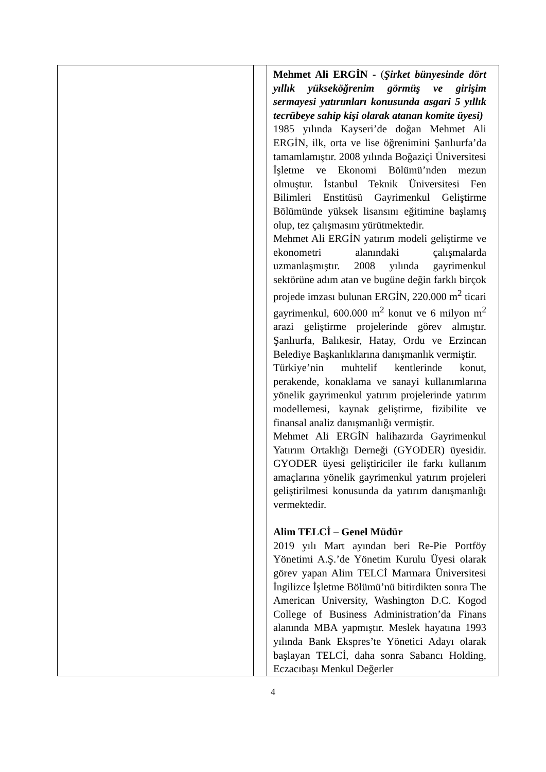| | | Mehmet Ali ERGİN - ( Şirket bünyesinde dört yıllık yükseköğrenim görmüş ve girişim sermayesi yatırımları konusunda asgari 5 yıllık tecrübeye sahip kişi olarak atanan komite üyesi) 1985 yılında Kayseri’de doğan Mehmet Ali ERGİN, ilk, orta ve lise öğrenimini Şanlıurfa’da tamamlamıştır. 2008 yılında Boğaziçi Üniversitesi İşletme ve Ekonomi Bölümü’nden mezun olmuştur. İstanbul Teknik Üniversitesi Fen Bilimleri Enstitüsü Gayrimenkul Geliştirme Bölümünde yüksek lisansını eğitimine başlamış olup, tez çalışmasını yürütmektedir. Mehmet Ali ERGİN yatırım modeli geliştirme ve ekonometri alanındaki çalışmalarda uzmanlaşmıştır. 2008 yılında gayrimenkul sektörüne adım atan ve bugüne değin farklı birçok projede imzası bulunan ERGİN, 220.000 m<sup>2</sup> ticari gayrimenkul, 600.000 m<sup>2</sup> konut ve 6 milyon m<sup>2</sup> arazi geliştirme projelerinde görev almıştır. Şanlıurfa, Balıkesir, Hatay, Ordu ve Erzincan Belediye Başkanlıklarına danışmanlık vermiştir. Türkiye’nin muhtelif kentlerinde konut, perakende, konaklama ve sanayi kullanımlarına yönelik gayrimenkul yatırım projelerinde yatırım modellemesi, kaynak geliştirme, fizibilite ve finansal analiz danışmanlığı vermiştir. Mehmet Ali ERGİN halihazırda Gayrimenkul Yatırım Ortaklığı Derneği (GYODER) üyesidir. GYODER üyesi geliştiriciler ile farkı kullanım amaçlarına yönelik gayrimenkul yatırım projeleri geliştirilmesi konusunda da yatırım danışmanlığı vermektedir. Alim TELCİ – Genel Müdür 2019 yılı Mart ayından beri Re-Pie Portföy Yönetimi A.Ş.’de Yönetim Kurulu Üyesi olarak görev yapan Alim TELCİ Marmara Üniversitesi İngilizce İşletme Bölümü’nü bitirdikten sonra The American University, Washington D.C. Kogod College of Business Administration’da Finans alanında MBA yapmıştır. Meslek hayatına 1993 yılında Bank Ekspres’te Yönetici Adayı olarak başlayan TELCİ, daha sonra Sabancı Holding, Eczacıbaşı Menkul Değerler |
4